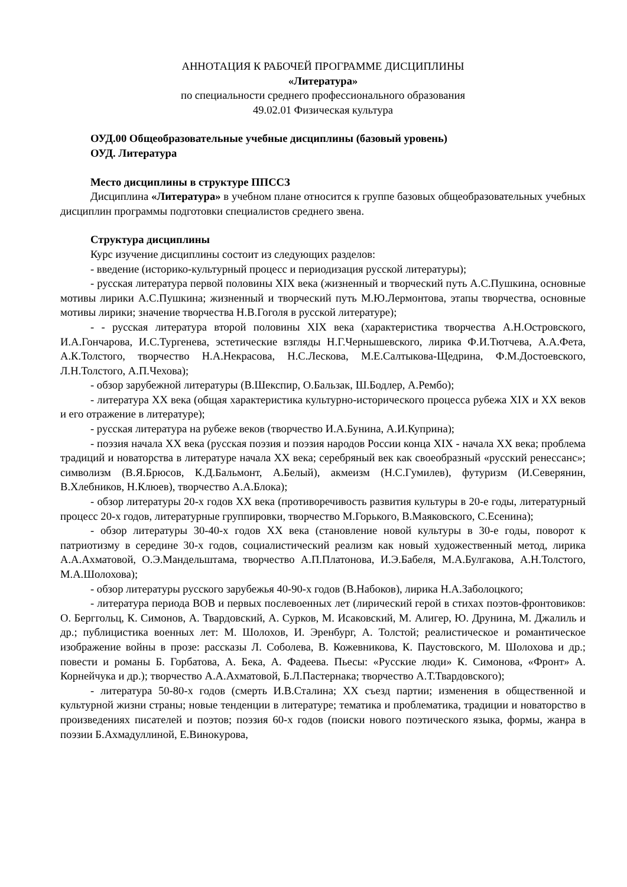АННОТАЦИЯ К РАБОЧЕЙ ПРОГРАММЕ ДИСЦИПЛИНЫ
«Литература»
по специальности среднего профессионального образования
49.02.01 Физическая культура
ОУД.00 Общеобразовательные учебные дисциплины (базовый уровень)
ОУД. Литература
Место дисциплины в структуре ППССЗ
Дисциплина «Литература» в учебном плане относится к группе базовых общеобразовательных учебных дисциплин программы подготовки специалистов среднего звена.
Структура дисциплины
Курс изучение дисциплины состоит из следующих разделов:
- введение (историко-культурный процесс и периодизация русской литературы);
- русская литература первой половины XIX века (жизненный и творческий путь А.С.Пушкина, основные мотивы лирики А.С.Пушкина; жизненный и творческий путь М.Ю.Лермонтова, этапы творчества, основные мотивы лирики; значение творчества Н.В.Гоголя в русской литературе);
- - русская литература второй половины XIX века (характеристика творчества А.Н.Островского, И.А.Гончарова, И.С.Тургенева, эстетические взгляды Н.Г.Чернышевского, лирика Ф.И.Тютчева, А.А.Фета, А.К.Толстого, творчество Н.А.Некрасова, Н.С.Лескова, М.Е.Салтыкова-Щедрина, Ф.М.Достоевского, Л.Н.Толстого, А.П.Чехова);
- обзор зарубежной литературы (В.Шекспир, О.Бальзак, Ш.Бодлер, А.Рембо);
- литература XX века (общая характеристика культурно-исторического процесса рубежа XIX и XX веков и его отражение в литературе);
- русская литература на рубеже веков (творчество И.А.Бунина, А.И.Куприна);
- поэзия начала XX века (русская поэзия и поэзия народов России конца XIX - начала XX века; проблема традиций и новаторства в литературе начала XX века; серебряный век как своеобразный «русский ренессанс»; символизм (В.Я.Брюсов, К.Д.Бальмонт, А.Белый), акмеизм (Н.С.Гумилев), футуризм (И.Северянин, В.Хлебников, Н.Клюев), творчество А.А.Блока);
- обзор литературы 20-х годов XX века (противоречивость развития культуры в 20-е годы, литературный процесс 20-х годов, литературные группировки, творчество М.Горького, В.Маяковского, С.Есенина);
- обзор литературы 30-40-х годов XX века (становление новой культуры в 30-е годы, поворот к патриотизму в середине 30-х годов, социалистический реализм как новый художественный метод, лирика А.А.Ахматовой, О.Э.Мандельштама, творчество А.П.Платонова, И.Э.Бабеля, М.А.Булгакова, А.Н.Толстого, М.А.Шолохова);
- обзор литературы русского зарубежья 40-90-х годов (В.Набоков), лирика Н.А.Заболоцкого;
- литература периода ВОВ и первых послевоенных лет (лирический герой в стихах поэтов-фронтовиков: О. Берггольц, К. Симонов, А. Твардовский, А. Сурков, М. Исаковский, М. Алигер, Ю. Друнина, М. Джалиль и др.; публицистика военных лет: М. Шолохов, И. Эренбург, А. Толстой; реалистическое и романтическое изображение войны в прозе: рассказы Л. Соболева, В. Кожевникова, К. Паустовского, М. Шолохова и др.; повести и романы Б. Горбатова, А. Бека, А. Фадеева. Пьесы: «Русские люди» К. Симонова, «Фронт» А. Корнейчука и др.); творчество А.А.Ахматовой, Б.Л.Пастернака; творчество А.Т.Твардовского);
- литература 50-80-х годов (смерть И.В.Сталина; XX съезд партии; изменения в общественной и культурной жизни страны; новые тенденции в литературе; тематика и проблематика, традиции и новаторство в произведениях писателей и поэтов; поэзия 60-х годов (поиски нового поэтического языка, формы, жанра в поэзии Б.Ахмадуллиной, Е.Винокурова,